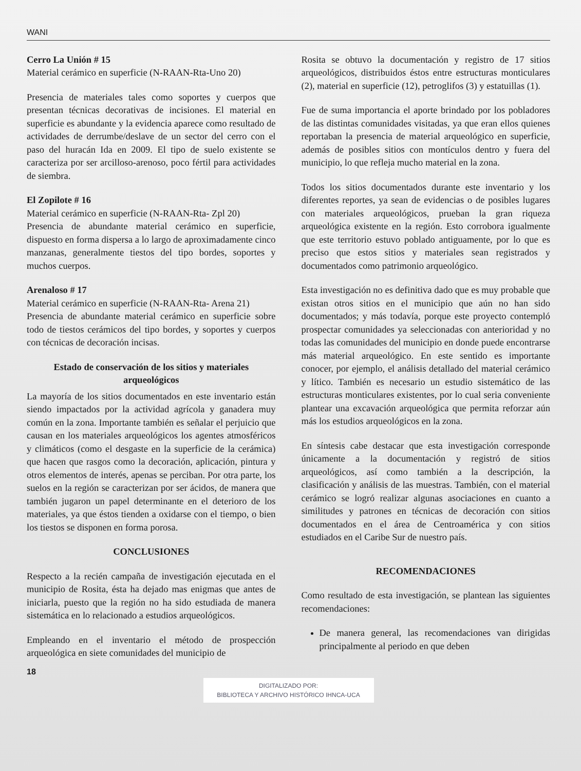WANI
Cerro La Unión # 15
Material cerámico en superficie (N-RAAN-Rta-Uno 20)
Presencia de materiales tales como soportes y cuerpos que presentan técnicas decorativas de incisiones. El material en superficie es abundante y la evidencia aparece como resultado de actividades de derrumbe/deslave de un sector del cerro con el paso del huracán Ida en 2009. El tipo de suelo existente se caracteriza por ser arcilloso-arenoso, poco fértil para actividades de siembra.
El Zopilote # 16
Material cerámico en superficie (N-RAAN-Rta- Zpl 20)
Presencia de abundante material cerámico en superficie, dispuesto en forma dispersa a lo largo de aproximadamente cinco manzanas, generalmente tiestos del tipo bordes, soportes y muchos cuerpos.
Arenaloso # 17
Material cerámico en superficie (N-RAAN-Rta- Arena 21)
Presencia de abundante material cerámico en superficie sobre todo de tiestos cerámicos del tipo bordes, y soportes y cuerpos con técnicas de decoración incisas.
Estado de conservación de los sitios y materiales arqueológicos
La mayoría de los sitios documentados en este inventario están siendo impactados por la actividad agrícola y ganadera muy común en la zona. Importante también es señalar el perjuicio que causan en los materiales arqueológicos los agentes atmosféricos y climáticos (como el desgaste en la superficie de la cerámica) que hacen que rasgos como la decoración, aplicación, pintura y otros elementos de interés, apenas se perciban. Por otra parte, los suelos en la región se caracterizan por ser ácidos, de manera que también jugaron un papel determinante en el deterioro de los materiales, ya que éstos tienden a oxidarse con el tiempo, o bien los tiestos se disponen en forma porosa.
CONCLUSIONES
Respecto a la recién campaña de investigación ejecutada en el municipio de Rosita, ésta ha dejado mas enigmas que antes de iniciarla, puesto que la región no ha sido estudiada de manera sistemática en lo relacionado a estudios arqueológicos.
Empleando en el inventario el método de prospección arqueológica en siete comunidades del municipio de
Rosita se obtuvo la documentación y registro de 17 sitios arqueológicos, distribuidos éstos entre estructuras monticulares (2), material en superficie (12), petroglifos (3) y estatuillas (1).
Fue de suma importancia el aporte brindado por los pobladores de las distintas comunidades visitadas, ya que eran ellos quienes reportaban la presencia de material arqueológico en superficie, además de posibles sitios con montículos dentro y fuera del municipio, lo que refleja mucho material en la zona.
Todos los sitios documentados durante este inventario y los diferentes reportes, ya sean de evidencias o de posibles lugares con materiales arqueológicos, prueban la gran riqueza arqueológica existente en la región. Esto corrobora igualmente que este territorio estuvo poblado antiguamente, por lo que es preciso que estos sitios y materiales sean registrados y documentados como patrimonio arqueológico.
Esta investigación no es definitiva dado que es muy probable que existan otros sitios en el municipio que aún no han sido documentados; y más todavía, porque este proyecto contempló prospectar comunidades ya seleccionadas con anterioridad y no todas las comunidades del municipio en donde puede encontrarse más material arqueológico. En este sentido es importante conocer, por ejemplo, el análisis detallado del material cerámico y lítico. También es necesario un estudio sistemático de las estructuras monticulares existentes, por lo cual seria conveniente plantear una excavación arqueológica que permita reforzar aún más los estudios arqueológicos en la zona.
En síntesis cabe destacar que esta investigación corresponde únicamente a la documentación y registró de sitios arqueológicos, así como también a la descripción, la clasificación y análisis de las muestras. También, con el material cerámico se logró realizar algunas asociaciones en cuanto a similitudes y patrones en técnicas de decoración con sitios documentados en el área de Centroamérica y con sitios estudiados en el Caribe Sur de nuestro país.
RECOMENDACIONES
Como resultado de esta investigación, se plantean las siguientes recomendaciones:
De manera general, las recomendaciones van dirigidas principalmente al periodo en que deben
18
DIGITALIZADO POR:
BIBLIOTECA Y ARCHIVO HISTÓRICO IHNCA-UCA